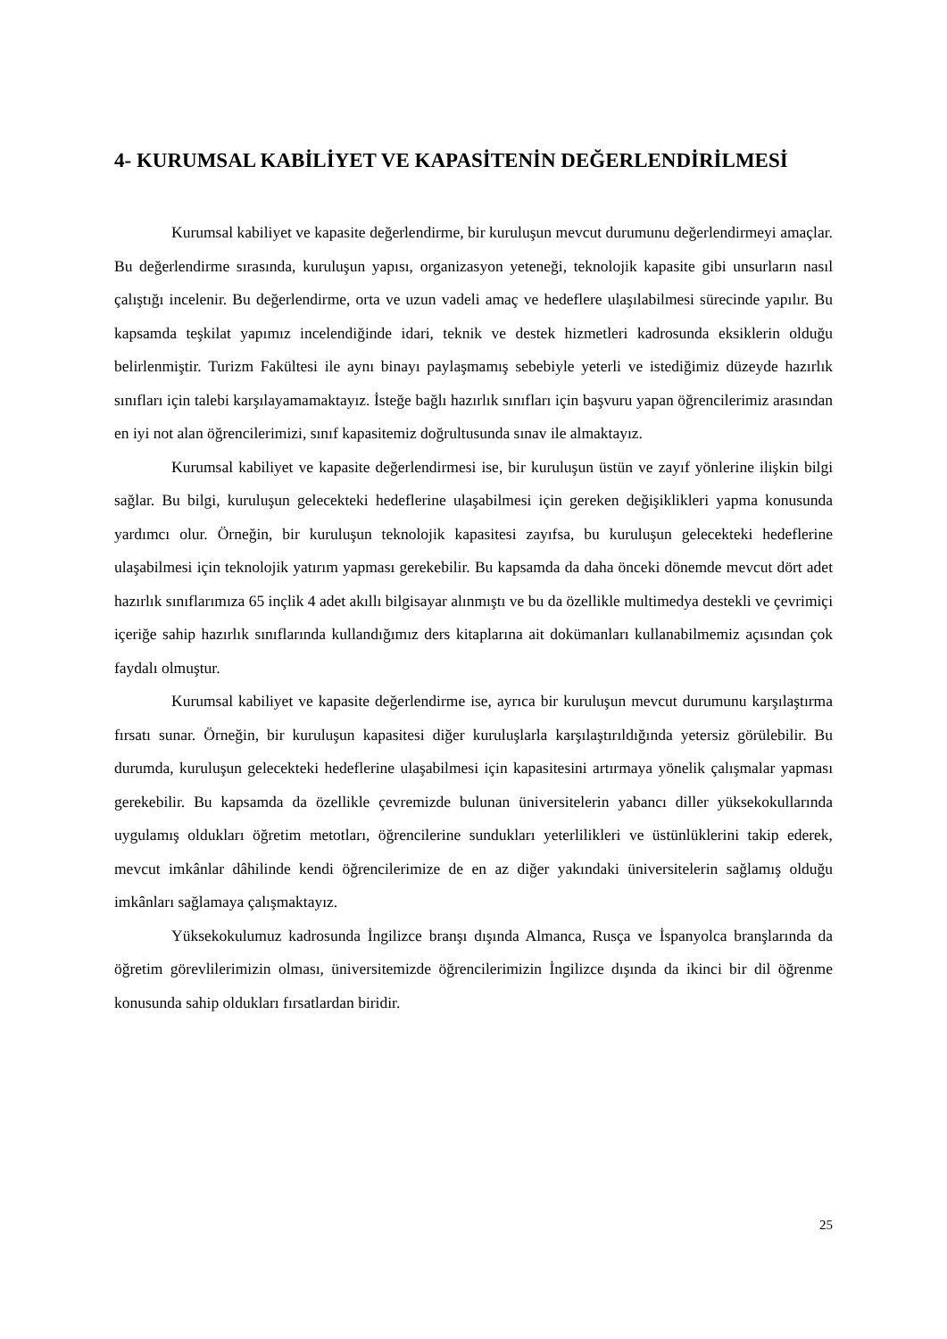4- KURUMSAL KABİLİYET VE KAPASİTENİN DEĞERLENDİRİLMESİ
Kurumsal kabiliyet ve kapasite değerlendirme, bir kuruluşun mevcut durumunu değerlendirmeyi amaçlar. Bu değerlendirme sırasında, kuruluşun yapısı, organizasyon yeteneği, teknolojik kapasite gibi unsurların nasıl çalıştığı incelenir. Bu değerlendirme, orta ve uzun vadeli amaç ve hedeflere ulaşılabilmesi sürecinde yapılır. Bu kapsamda teşkilat yapımız incelendiğinde idari, teknik ve destek hizmetleri kadrosunda eksiklerin olduğu belirlenmiştir. Turizm Fakültesi ile aynı binayı paylaşmamış sebebiyle yeterli ve istediğimiz düzeyde hazırlık sınıfları için talebi karşılayamamaktayız. İsteğe bağlı hazırlık sınıfları için başvuru yapan öğrencilerimiz arasından en iyi not alan öğrencilerimizi, sınıf kapasitemiz doğrultusunda sınav ile almaktayız.
Kurumsal kabiliyet ve kapasite değerlendirmesi ise, bir kuruluşun üstün ve zayıf yönlerine ilişkin bilgi sağlar. Bu bilgi, kuruluşun gelecekteki hedeflerine ulaşabilmesi için gereken değişiklikleri yapma konusunda yardımcı olur. Örneğin, bir kuruluşun teknolojik kapasitesi zayıfsa, bu kuruluşun gelecekteki hedeflerine ulaşabilmesi için teknolojik yatırım yapması gerekebilir. Bu kapsamda da daha önceki dönemde mevcut dört adet hazırlık sınıflarımıza 65 inçlik 4 adet akıllı bilgisayar alınmıştı ve bu da özellikle multimedya destekli ve çevrimiçi içeriğe sahip hazırlık sınıflarında kullandığımız ders kitaplarına ait dokümanları kullanabilmemiz açısından çok faydalı olmuştur.
Kurumsal kabiliyet ve kapasite değerlendirme ise, ayrıca bir kuruluşun mevcut durumunu karşılaştırma fırsatı sunar. Örneğin, bir kuruluşun kapasitesi diğer kuruluşlarla karşılaştırıldığında yetersiz görülebilir. Bu durumda, kuruluşun gelecekteki hedeflerine ulaşabilmesi için kapasitesini artırmaya yönelik çalışmalar yapması gerekebilir. Bu kapsamda da özellikle çevremizde bulunan üniversitelerin yabancı diller yüksekokullarında uygulamış oldukları öğretim metotları, öğrencilerine sundukları yeterlilikleri ve üstünlüklerini takip ederek, mevcut imkânlar dâhilinde kendi öğrencilerimize de en az diğer yakındaki üniversitelerin sağlamış olduğu imkânları sağlamaya çalışmaktayız.
Yüksekokulumuz kadrosunda İngilizce branşı dışında Almanca, Rusça ve İspanyolca branşlarında da öğretim görevlilerimizin olması, üniversitemizde öğrencilerimizin İngilizce dışında da ikinci bir dil öğrenme konusunda sahip oldukları fırsatlardan biridir.
25